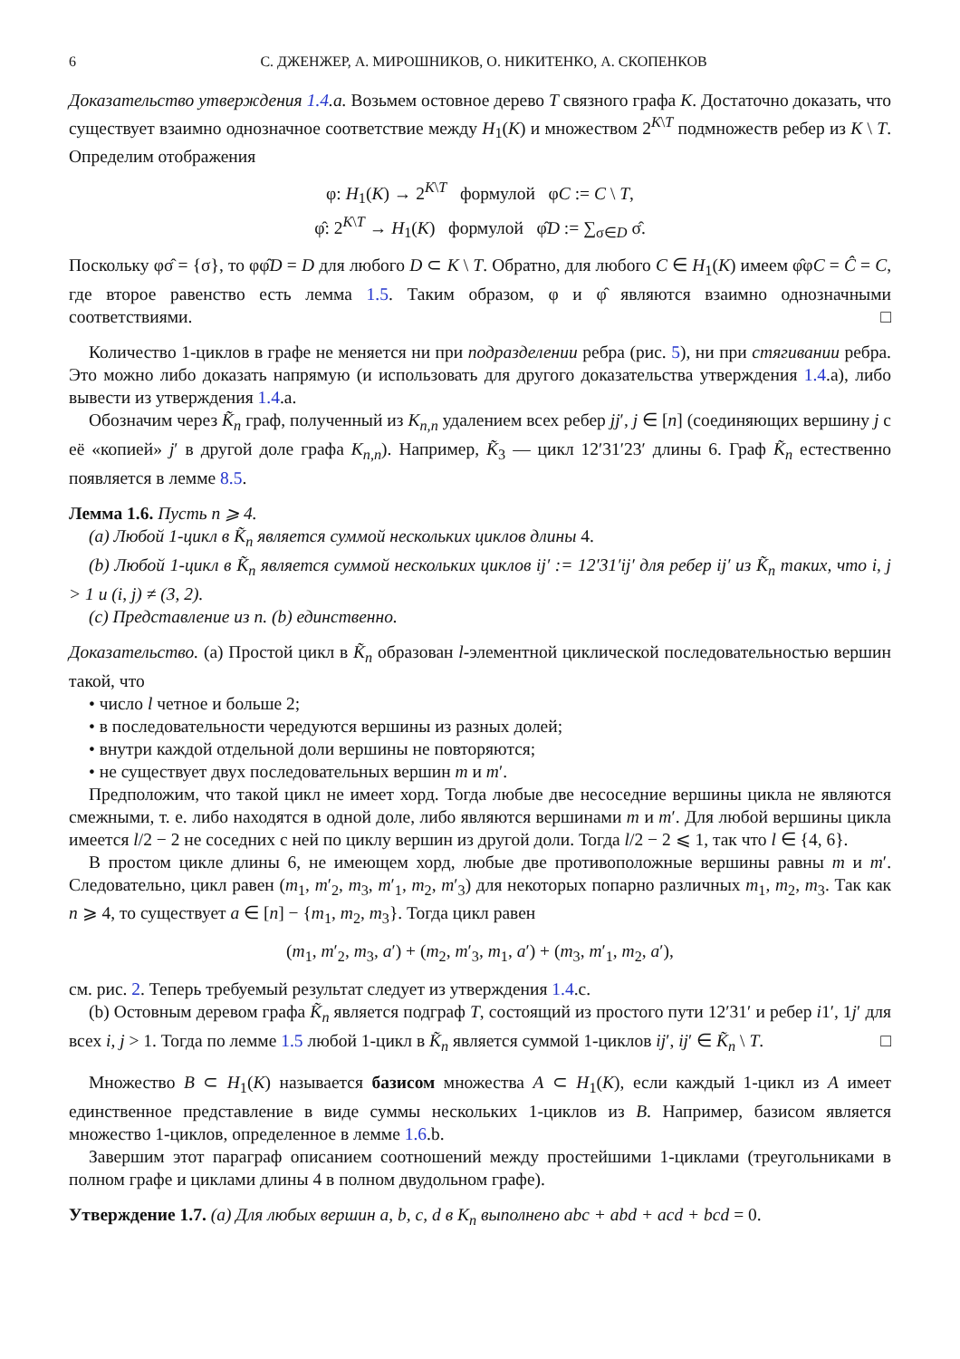6 С. ДЖЕНЖЕР, А. МИРОШНИКОВ, О. НИКИТЕНКО, А. СКОПЕНКОВ
Доказательство утверждения 1.4.a. Возьмем остовное дерево T связного графа K. Достаточно доказать, что существует взаимно однозначное соответствие между H<sub>1</sub>(K) и множеством 2<sup>K\T</sup> подмножеств ребер из K \ T. Определим отображения
φ: H<sub>1</sub>(K) → 2<sup>K\T</sup> формулой φC := C \ T,
φ̂: 2<sup>K\T</sup> → H<sub>1</sub>(K) формулой φ̂D := ∑<sub>σ∈D</sub> σ̂.
Поскольку φσ̂ = {σ}, то φφ̂D = D для любого D ⊂ K \ T. Обратно, для любого C ∈ H<sub>1</sub>(K) имеем φ̂φC = Ĉ = C, где второе равенство есть лемма 1.5. Таким образом, φ и φ̂ являются взаимно однозначными соответствиями. □
Количество 1-циклов в графе не меняется ни при подразделении ребра (рис. 5), ни при стягивании ребра. Это можно либо доказать напрямую (и использовать для другого доказательства утверждения 1.4.a), либо вывести из утверждения 1.4.a.
Обозначим через K̃<sub>n</sub> граф, полученный из K<sub>n,n</sub> удалением всех ребер jj′, j ∈ [n] (соединяющих вершину j с её «копией» j′ в другой доле графа K<sub>n,n</sub>). Например, K̃<sub>3</sub> — цикл 12′31′23′ длины 6. Граф K̃<sub>n</sub> естественно появляется в лемме 8.5.
Лемма 1.6. Пусть n ⩾ 4.
(a) Любой 1-цикл в K̃<sub>n</sub> является суммой нескольких циклов длины 4.
(b) Любой 1-цикл в K̃<sub>n</sub> является суммой нескольких циклов ij′ := 12′31′ij′ для ребер ij′ из K̃<sub>n</sub> таких, что i, j > 1 и (i, j) ≠ (3, 2).
(c) Представление из п. (b) единственно.
Доказательство. (a) Простой цикл в K̃<sub>n</sub> образован l-элементной циклической последовательностью вершин такой, что
• число l четное и больше 2;
• в последовательности чередуются вершины из разных долей;
• внутри каждой отдельной доли вершины не повторяются;
• не существует двух последовательных вершин m и m′.
Предположим, что такой цикл не имеет хорд. Тогда любые две несоседние вершины цикла не являются смежными, т. е. либо находятся в одной доле, либо являются вершинами m и m′. Для любой вершины цикла имеется l/2 − 2 не соседних с ней по циклу вершин из другой доли. Тогда l/2 − 2 ⩽ 1, так что l ∈ {4, 6}.
В простом цикле длины 6, не имеющем хорд, любые две противоположные вершины равны m и m′. Следовательно, цикл равен (m<sub>1</sub>, m′<sub>2</sub>, m<sub>3</sub>, m′<sub>1</sub>, m<sub>2</sub>, m′<sub>3</sub>) для некоторых попарно различных m<sub>1</sub>, m<sub>2</sub>, m<sub>3</sub>. Так как n ⩾ 4, то существует a ∈ [n] − {m<sub>1</sub>, m<sub>2</sub>, m<sub>3</sub>}. Тогда цикл равен
(m<sub>1</sub>, m′<sub>2</sub>, m<sub>3</sub>, a′) + (m<sub>2</sub>, m′<sub>3</sub>, m<sub>1</sub>, a′) + (m<sub>3</sub>, m′<sub>1</sub>, m<sub>2</sub>, a′),
см. рис. 2. Теперь требуемый результат следует из утверждения 1.4.c.
(b) Остовным деревом графа K̃<sub>n</sub> является подграф T, состоящий из простого пути 12′31′ и ребер i1′, 1j′ для всех i, j > 1. Тогда по лемме 1.5 любой 1-цикл в K̃<sub>n</sub> является суммой 1-циклов ij′, ij′ ∈ K̃<sub>n</sub> \ T. □
Множество B ⊂ H<sub>1</sub>(K) называется базисом множества A ⊂ H<sub>1</sub>(K), если каждый 1-цикл из A имеет единственное представление в виде суммы нескольких 1-циклов из B. Например, базисом является множество 1-циклов, определенное в лемме 1.6.b.
Завершим этот параграф описанием соотношений между простейшими 1-циклами (треугольниками в полном графе и циклами длины 4 в полном двудольном графе).
Утверждение 1.7. (a) Для любых вершин a, b, c, d в K<sub>n</sub> выполнено abc + abd + acd + bcd = 0.